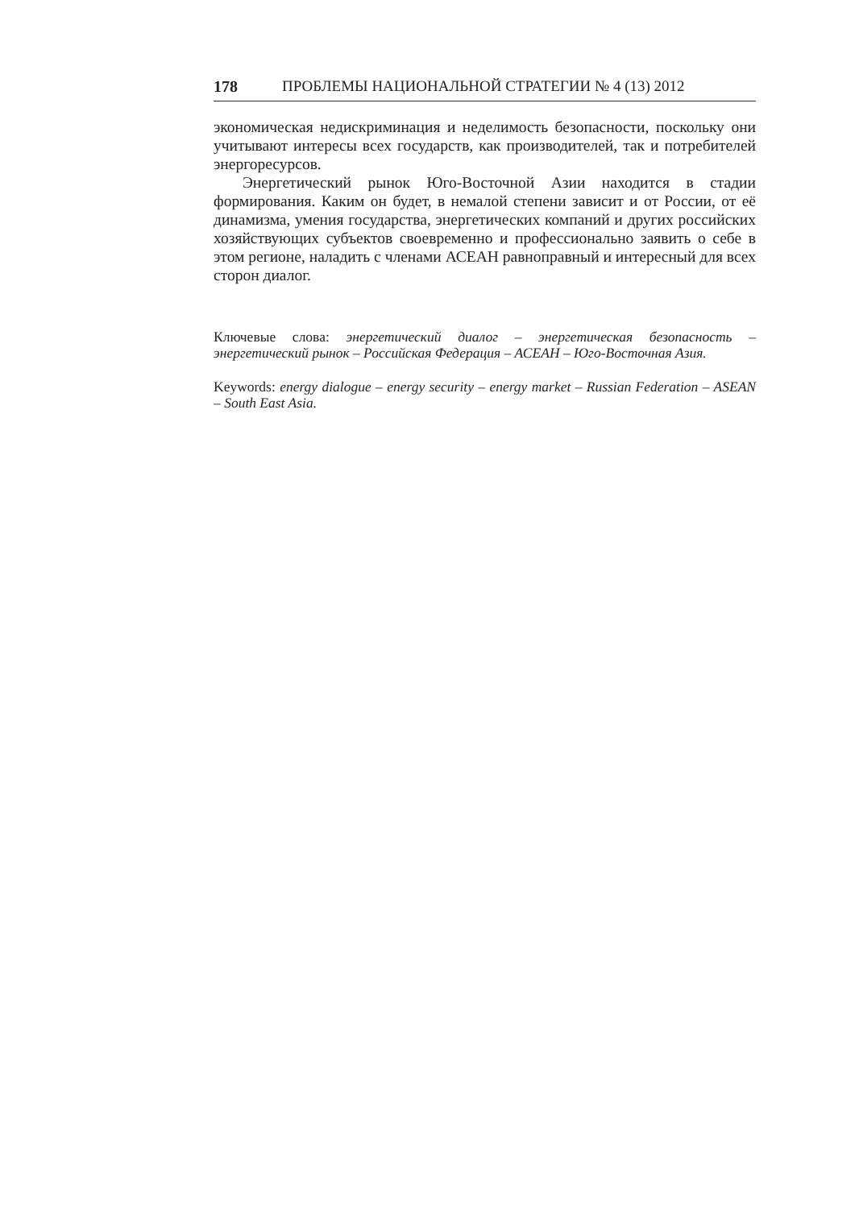178 ПРОБЛЕМЫ НАЦИОНАЛЬНОЙ СТРАТЕГИИ № 4 (13) 2012
экономическая недискриминация и неделимость безопасности, поскольку они учитывают интересы всех государств, как производителей, так и потребителей энергоресурсов.
Энергетический рынок Юго-Восточной Азии находится в стадии формирования. Каким он будет, в немалой степени зависит и от России, от её динамизма, умения государства, энергетических компаний и других российских хозяйствующих субъектов своевременно и профессионально заявить о себе в этом регионе, наладить с членами АСЕАН равноправный и интересный для всех сторон диалог.
Ключевые слова: энергетический диалог – энергетическая безопасность – энергетический рынок – Российская Федерация – АСЕАН – Юго-Восточная Азия.
Keywords: energy dialogue – energy security – energy market – Russian Federation – ASEAN – South East Asia.